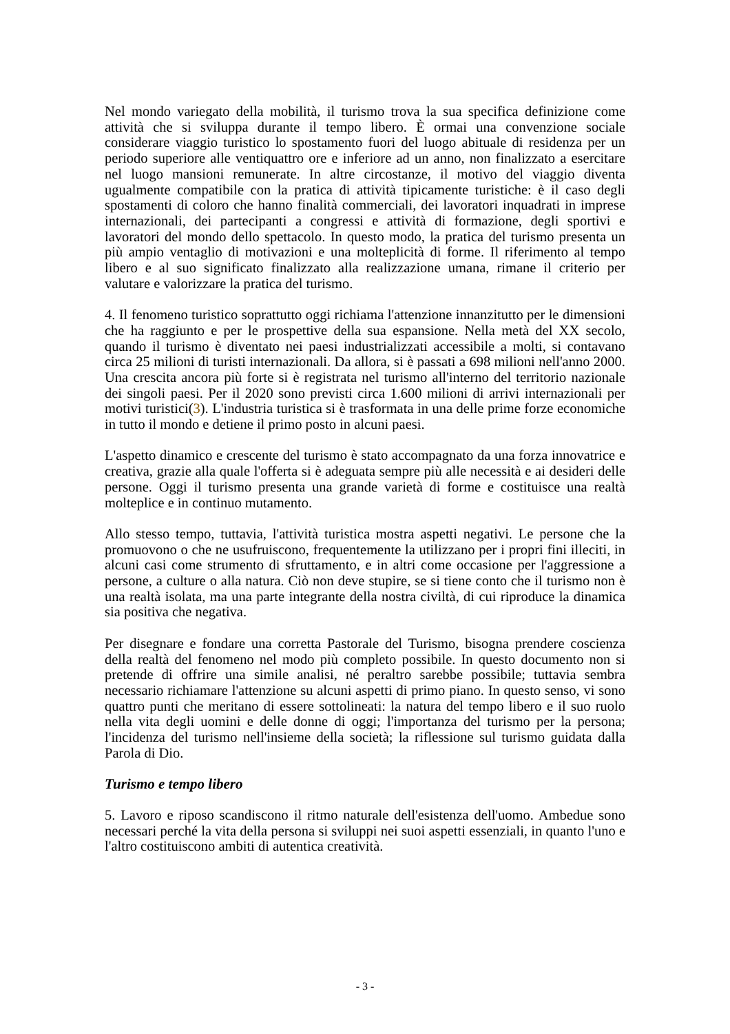Nel mondo variegato della mobilità, il turismo trova la sua specifica definizione come attività che si sviluppa durante il tempo libero. È ormai una convenzione sociale considerare viaggio turistico lo spostamento fuori del luogo abituale di residenza per un periodo superiore alle ventiquattro ore e inferiore ad un anno, non finalizzato a esercitare nel luogo mansioni remunerate. In altre circostanze, il motivo del viaggio diventa ugualmente compatibile con la pratica di attività tipicamente turistiche: è il caso degli spostamenti di coloro che hanno finalità commerciali, dei lavoratori inquadrati in imprese internazionali, dei partecipanti a congressi e attività di formazione, degli sportivi e lavoratori del mondo dello spettacolo. In questo modo, la pratica del turismo presenta un più ampio ventaglio di motivazioni e una molteplicità di forme. Il riferimento al tempo libero e al suo significato finalizzato alla realizzazione umana, rimane il criterio per valutare e valorizzare la pratica del turismo.
4. Il fenomeno turistico soprattutto oggi richiama l'attenzione innanzitutto per le dimensioni che ha raggiunto e per le prospettive della sua espansione. Nella metà del XX secolo, quando il turismo è diventato nei paesi industrializzati accessibile a molti, si contavano circa 25 milioni di turisti internazionali. Da allora, si è passati a 698 milioni nell'anno 2000. Una crescita ancora più forte si è registrata nel turismo all'interno del territorio nazionale dei singoli paesi. Per il 2020 sono previsti circa 1.600 milioni di arrivi internazionali per motivi turistici(3). L'industria turistica si è trasformata in una delle prime forze economiche in tutto il mondo e detiene il primo posto in alcuni paesi.
L'aspetto dinamico e crescente del turismo è stato accompagnato da una forza innovatrice e creativa, grazie alla quale l'offerta si è adeguata sempre più alle necessità e ai desideri delle persone. Oggi il turismo presenta una grande varietà di forme e costituisce una realtà molteplice e in continuo mutamento.
Allo stesso tempo, tuttavia, l'attività turistica mostra aspetti negativi. Le persone che la promuovono o che ne usufruiscono, frequentemente la utilizzano per i propri fini illeciti, in alcuni casi come strumento di sfruttamento, e in altri come occasione per l'aggressione a persone, a culture o alla natura. Ciò non deve stupire, se si tiene conto che il turismo non è una realtà isolata, ma una parte integrante della nostra civiltà, di cui riproduce la dinamica sia positiva che negativa.
Per disegnare e fondare una corretta Pastorale del Turismo, bisogna prendere coscienza della realtà del fenomeno nel modo più completo possibile. In questo documento non si pretende di offrire una simile analisi, né peraltro sarebbe possibile; tuttavia sembra necessario richiamare l'attenzione su alcuni aspetti di primo piano. In questo senso, vi sono quattro punti che meritano di essere sottolineati: la natura del tempo libero e il suo ruolo nella vita degli uomini e delle donne di oggi; l'importanza del turismo per la persona; l'incidenza del turismo nell'insieme della società; la riflessione sul turismo guidata dalla Parola di Dio.
Turismo e tempo libero
5. Lavoro e riposo scandiscono il ritmo naturale dell'esistenza dell'uomo. Ambedue sono necessari perché la vita della persona si sviluppi nei suoi aspetti essenziali, in quanto l'uno e l'altro costituiscono ambiti di autentica creatività.
- 3 -